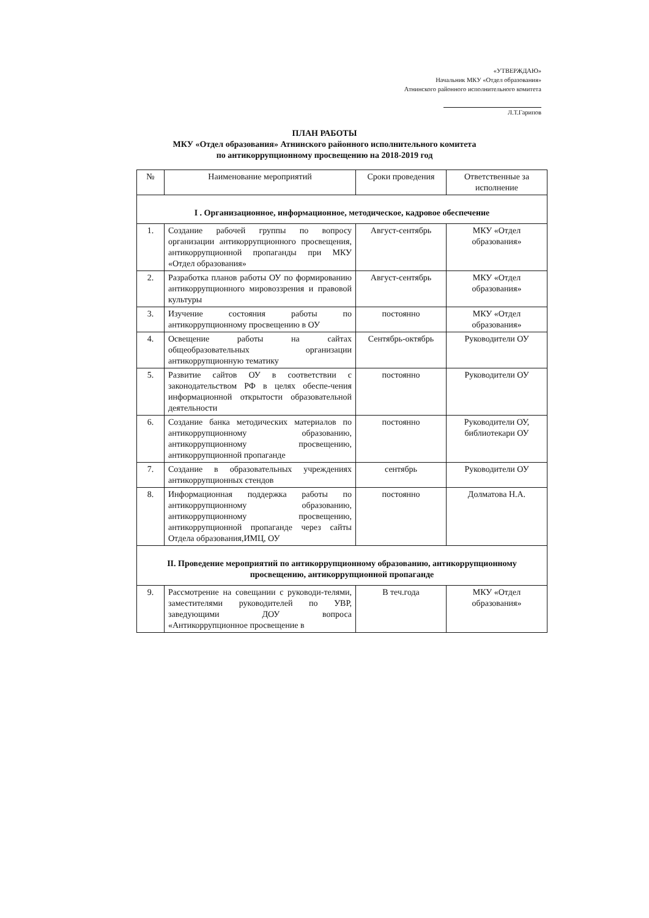«УТВЕРЖДАЮ»
Начальник МКУ «Отдел образования»
Атнинского районного исполнительного комитета
Л.Т.Гарипов
ПЛАН РАБОТЫ
МКУ «Отдел образования» Атнинского районного исполнительного комитета
по антикоррупционному просвещению на 2018-2019 год
| № | Наименование мероприятий | Сроки проведения | Ответственные за исполнение |
| --- | --- | --- | --- |
| I . Организационное, информационное, методическое, кадровое обеспечение | | | |
| 1. | Создание рабочей группы по вопросу организации антикоррупционного просвещения, антикоррупционной пропаганды при МКУ «Отдел образования» | Август-сентябрь | МКУ «Отдел образования» |
| 2. | Разработка планов работы ОУ по формированию антикоррупционного мировоззрения и правовой культуры | Август-сентябрь | МКУ «Отдел образования» |
| 3. | Изучение состояния работы по антикоррупционному просвещению в ОУ | постоянно | МКУ «Отдел образования» |
| 4. | Освещение работы на сайтах общеобразовательных организации антикоррупционную тематику | Сентябрь-октябрь | Руководители ОУ |
| 5. | Развитие сайтов ОУ в соответствии с законодательством РФ в целях обеспе-чения информационной открытости образовательной деятельности | постоянно | Руководители ОУ |
| 6. | Создание банка методических материалов по антикоррупционному образованию, антикоррупционному просвещению, антикоррупционной пропаганде | постоянно | Руководители ОУ, библиотекари ОУ |
| 7. | Создание в образовательных учреждениях антикоррупционных стендов | сентябрь | Руководители ОУ |
| 8. | Информационная поддержка работы по антикоррупционному образованию, антикоррупционному просвещению, антикоррупционной пропаганде через сайты Отдела образования,ИМЦ, ОУ | постоянно | Долматова Н.А. |
| II. Проведение мероприятий по антикоррупционному образованию, антикоррупционному просвещению, антикоррупционной пропаганде | | | |
| 9. | Рассмотрение на совещании с руководи-телями, заместителями руководителей по УВР, заведующими ДОУ вопроса «Антикоррупционное просвещение в | В теч.года | МКУ «Отдел образования» |